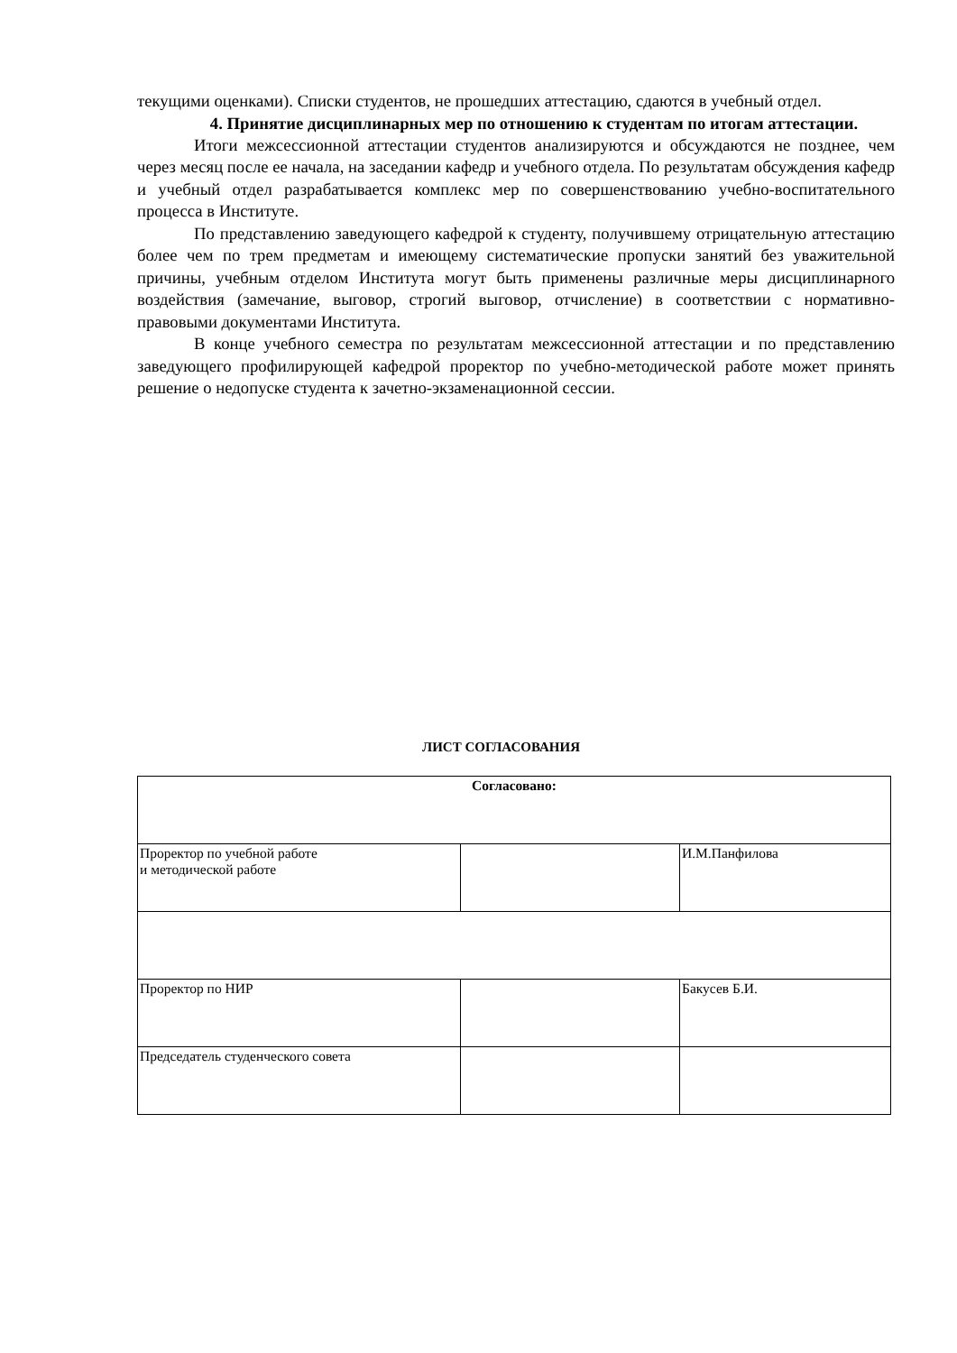текущими оценками). Списки студентов, не прошедших аттестацию, сдаются в учебный отдел.
4. Принятие дисциплинарных мер по отношению к студентам по итогам аттестации.
Итоги межсессионной аттестации студентов анализируются и обсуждаются не позднее, чем через месяц после ее начала, на заседании кафедр и учебного отдела. По результатам обсуждения кафедр и учебный отдел разрабатывается комплекс мер по совершенствованию учебно-воспитательного процесса в Институте.
По представлению заведующего кафедрой к студенту, получившему отрицательную аттестацию более чем по трем предметам и имеющему систематические пропуски занятий без уважительной причины, учебным отделом Института могут быть применены различные меры дисциплинарного воздействия (замечание, выговор, строгий выговор, отчисление) в соответствии с нормативно-правовыми документами Института.
В конце учебного семестра по результатам межсессионной аттестации и по представлению заведующего профилирующей кафедрой проректор по учебно-методической работе может принять решение о недопуске студента к зачетно-экзаменационной сессии.
ЛИСТ СОГЛАСОВАНИЯ
| Согласовано: | | |
| Проректор по учебной работе и методической работе | | И.М.Панфилова |
| Проректор по НИР | | Бакусев Б.И. |
| Председатель студенческого совета | | |